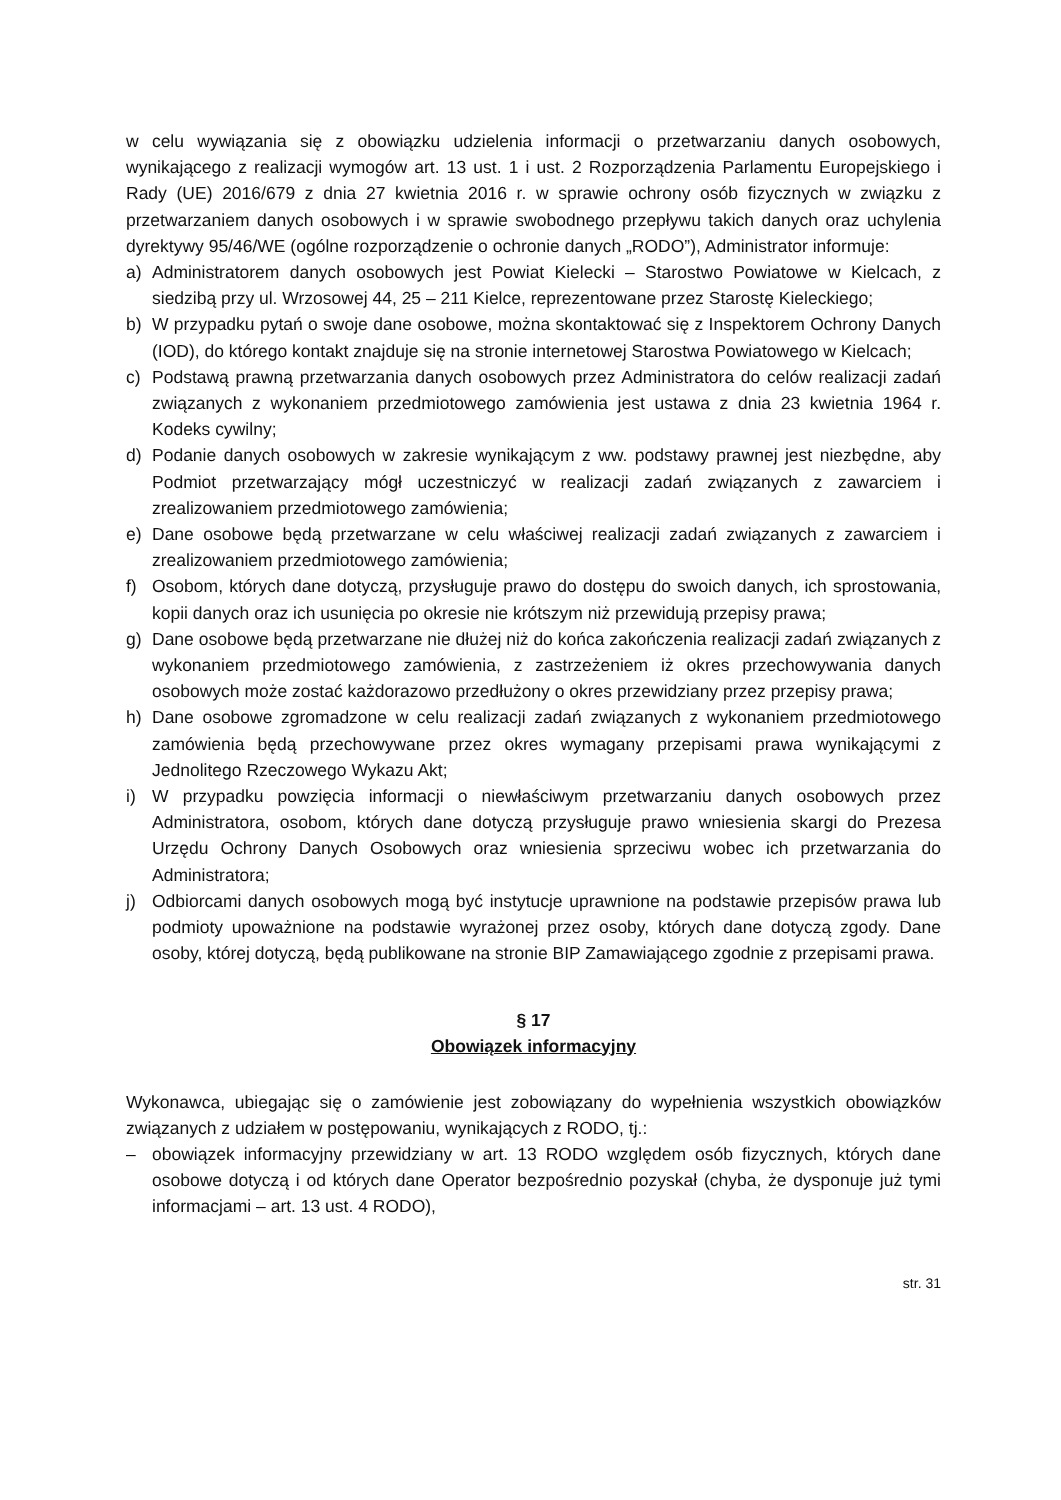w celu wywiązania się z obowiązku udzielenia informacji o przetwarzaniu danych osobowych, wynikającego z realizacji wymogów art. 13 ust. 1 i ust. 2 Rozporządzenia Parlamentu Europejskiego i Rady (UE) 2016/679 z dnia 27 kwietnia 2016 r. w sprawie ochrony osób fizycznych w związku z przetwarzaniem danych osobowych i w sprawie swobodnego przepływu takich danych oraz uchylenia dyrektywy 95/46/WE (ogólne rozporządzenie o ochronie danych „RODO”), Administrator informuje:
a) Administratorem danych osobowych jest Powiat Kielecki – Starostwo Powiatowe w Kielcach, z siedzibą przy ul. Wrzosowej 44, 25 – 211 Kielce, reprezentowane przez Starostę Kieleckiego;
b) W przypadku pytań o swoje dane osobowe, można skontaktować się z Inspektorem Ochrony Danych (IOD), do którego kontakt znajduje się na stronie internetowej Starostwa Powiatowego w Kielcach;
c) Podstawą prawną przetwarzania danych osobowych przez Administratora do celów realizacji zadań związanych z wykonaniem przedmiotowego zamówienia jest ustawa z dnia 23 kwietnia 1964 r. Kodeks cywilny;
d) Podanie danych osobowych w zakresie wynikającym z ww. podstawy prawnej jest niezbędne, aby Podmiot przetwarzający mógł uczestniczyć w realizacji zadań związanych z zawarciem i zrealizowaniem przedmiotowego zamówienia;
e) Dane osobowe będą przetwarzane w celu właściwej realizacji zadań związanych z zawarciem i zrealizowaniem przedmiotowego zamówienia;
f) Osobom, których dane dotyczą, przysługuje prawo do dostępu do swoich danych, ich sprostowania, kopii danych oraz ich usunięcia po okresie nie krótszym niż przewidują przepisy prawa;
g) Dane osobowe będą przetwarzane nie dłużej niż do końca zakończenia realizacji zadań związanych z wykonaniem przedmiotowego zamówienia, z zastrzeżeniem iż okres przechowywania danych osobowych może zostać każdorazowo przedłużony o okres przewidziany przez przepisy prawa;
h) Dane osobowe zgromadzone w celu realizacji zadań związanych z wykonaniem przedmiotowego zamówienia będą przechowywane przez okres wymagany przepisami prawa wynikającymi z Jednolitego Rzeczowego Wykazu Akt;
i) W przypadku powzięcia informacji o niewłaściwym przetwarzaniu danych osobowych przez Administratora, osobom, których dane dotyczą przysługuje prawo wniesienia skargi do Prezesa Urzędu Ochrony Danych Osobowych oraz wniesienia sprzeciwu wobec ich przetwarzania do Administratora;
j) Odbiorcami danych osobowych mogą być instytucje uprawnione na podstawie przepisów prawa lub podmioty upoważnione na podstawie wyrażonej przez osoby, których dane dotyczą zgody. Dane osoby, której dotyczą, będą publikowane na stronie BIP Zamawiającego zgodnie z przepisami prawa.
§ 17
Obowiązek informacyjny
Wykonawca, ubiegając się o zamówienie jest zobowiązany do wypełnienia wszystkich obowiązków związanych z udziałem w postępowaniu, wynikających z RODO, tj.:
– obowiązek informacyjny przewidziany w art. 13 RODO względem osób fizycznych, których dane osobowe dotyczą i od których dane Operator bezpośrednio pozyskał (chyba, że dysponuje już tymi informacjami – art. 13 ust. 4 RODO),
str. 31